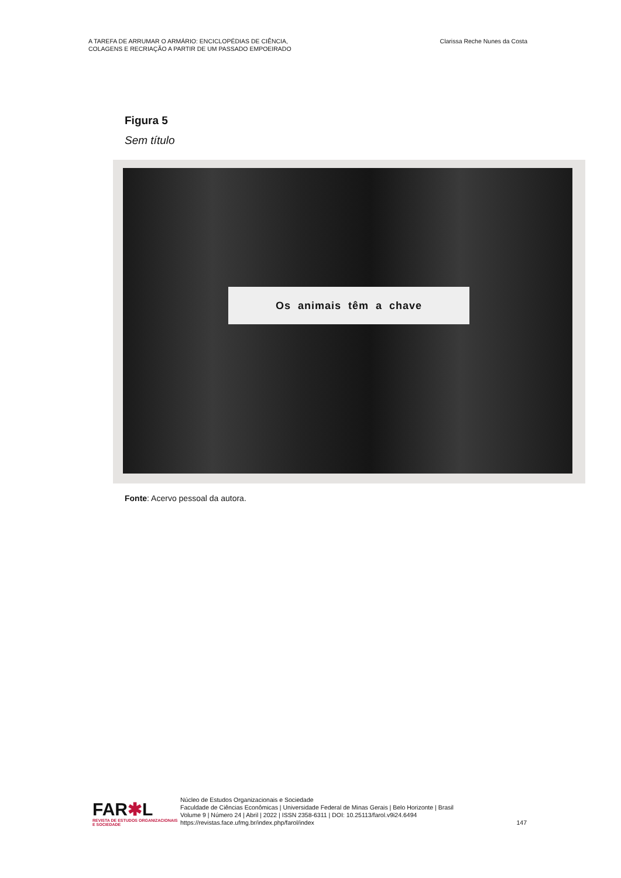A TAREFA DE ARRUMAR O ARMÁRIO: ENCICLOPÉDIAS DE CIÊNCIA,
COLAGENS E RECRIAÇÃO A PARTIR DE UM PASSADO EMPOEIRADO
Clarissa Reche Nunes da Costa
Figura 5
Sem título
Os animais têm a chave
Fonte: Acervo pessoal da autora.
FAR✱L
REVISTA DE ESTUDOS ORGANIZACIONAIS E SOCIEDADE
Núcleo de Estudos Organizacionais e Sociedade
Faculdade de Ciências Econômicas | Universidade Federal de Minas Gerais | Belo Horizonte | Brasil
Volume 9 | Número 24 | Abril | 2022 | ISSN 2358-6311 | DOI: 10.25113/farol.v9i24.6494
https://revistas.face.ufmg.br/index.php/farol/index
147